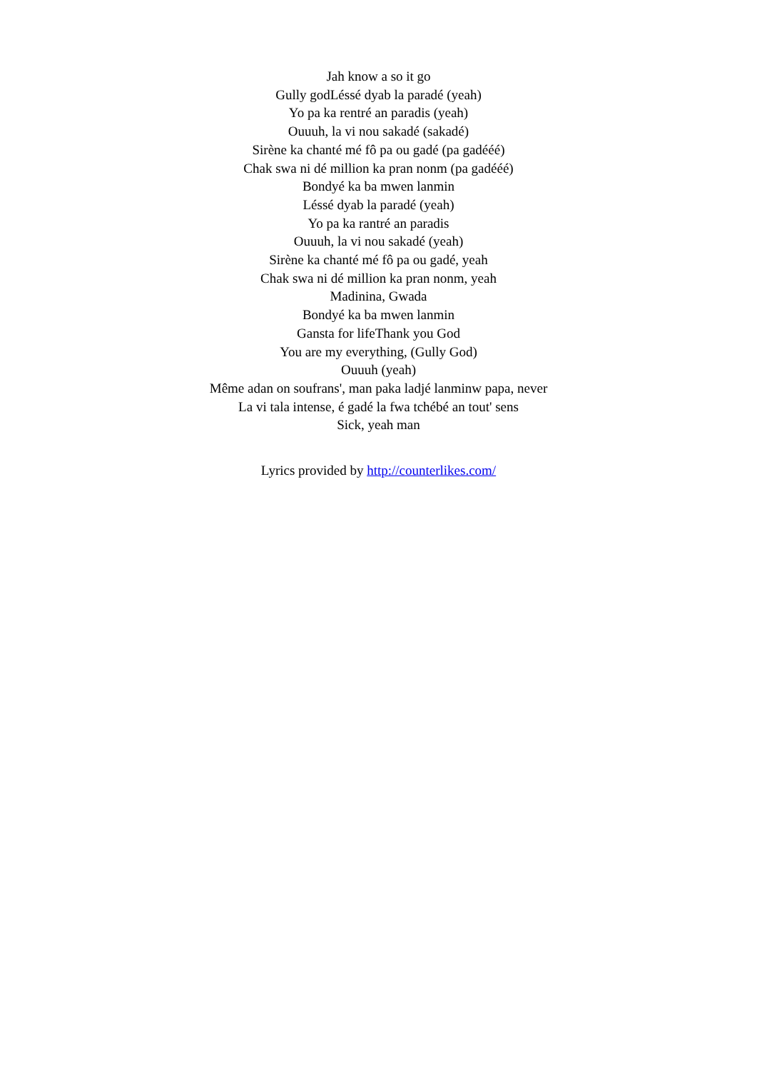Jah know a so it go
Gully godLéssé dyab la paradé (yeah)
Yo pa ka rentré an paradis (yeah)
Ouuuh, la vi nou sakadé (sakadé)
Sirène ka chanté mé fô pa ou gadé (pa gadééé)
Chak swa ni dé million ka pran nonm (pa gadééé)
Bondyé ka ba mwen lanmin
Léssé dyab la paradé (yeah)
Yo pa ka rantré an paradis
Ouuuh, la vi nou sakadé (yeah)
Sirène ka chanté mé fô pa ou gadé, yeah
Chak swa ni dé million ka pran nonm, yeah
Madinina, Gwada
Bondyé ka ba mwen lanmin
Gansta for lifeThank you God
You are my everything, (Gully God)
Ouuuh (yeah)
Même adan on soufrans', man paka ladjé lanminw papa, never
La vi tala intense, é gadé la fwa tchébé an tout' sens
Sick, yeah man
Lyrics provided by http://counterlikes.com/